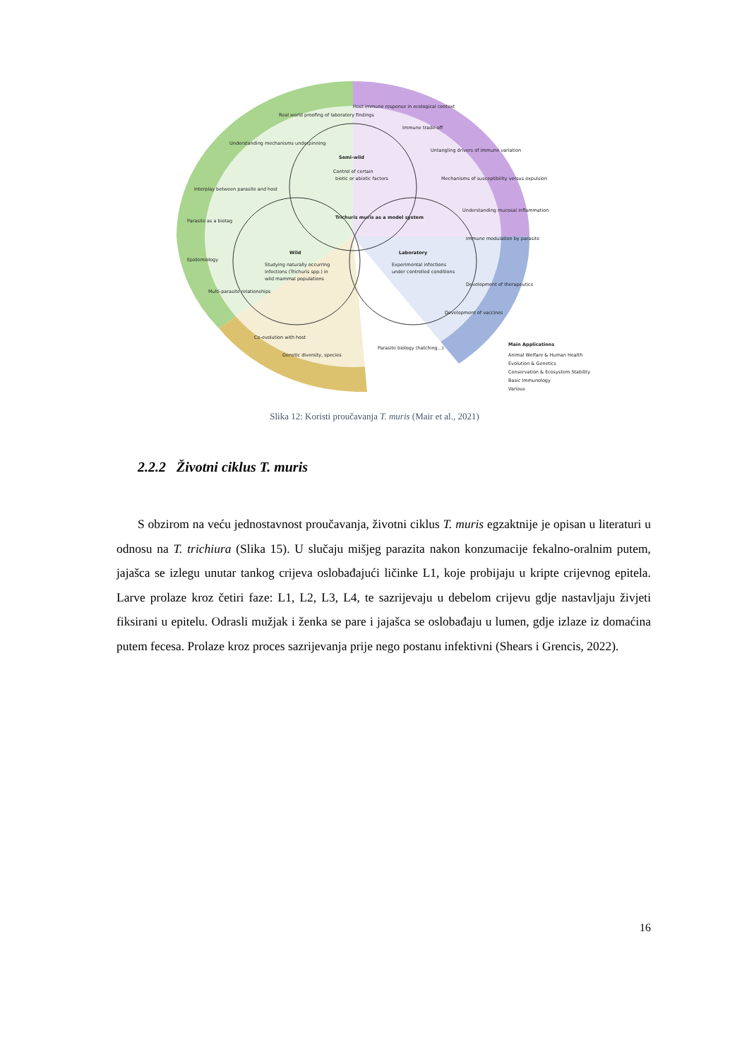Semi-wild
Control of certain
biotic or abiotic factors
Trichuris muris as a model system
Wild
Studying naturally occurring
infections (Trichuris spp.) in
wild mammal populations
Laboratory
Experimental infections
under controlled conditions
Real world proofing of laboratory findings
Host immune response in ecological context
Immune trade-off
Untangling drivers of immune variation
Mechanisms of susceptibility versus expulsion
Understanding mucosal inflammation
Immune modulation by parasite
Development of therapeutics
Development of vaccines
Understanding mechanisms underpinning
Interplay between parasite and host
Parasite as a biotag
Epidemiology
Multi-parasite relationships
Co-evolution with host
Genetic diversity, species
Parasite biology (hatching...)
Main Applications
Animal Welfare & Human Health
Evolution & Genetics
Conservation & Ecosystem Stability
Basic Immunology
Various
Slika 12: Koristi proučavanja T. muris (Mair et al., 2021)
2.2.2 Životni ciklus T. muris
S obzirom na veću jednostavnost proučavanja, životni ciklus T. muris egzaktnije je opisan u literaturi u odnosu na T. trichiura (Slika 15). U slučaju mišjeg parazita nakon konzumacije fekalno-oralnim putem, jajašca se izlegu unutar tankog crijeva oslobađajući ličinke L1, koje probijaju u kripte crijevnog epitela. Larve prolaze kroz četiri faze: L1, L2, L3, L4, te sazrijevaju u debelom crijevu gdje nastavljaju živjeti fiksirani u epitelu. Odrasli mužjak i ženka se pare i jajašca se oslobađaju u lumen, gdje izlaze iz domaćina putem fecesa. Prolaze kroz proces sazrijevanja prije nego postanu infektivni (Shears i Grencis, 2022).
16